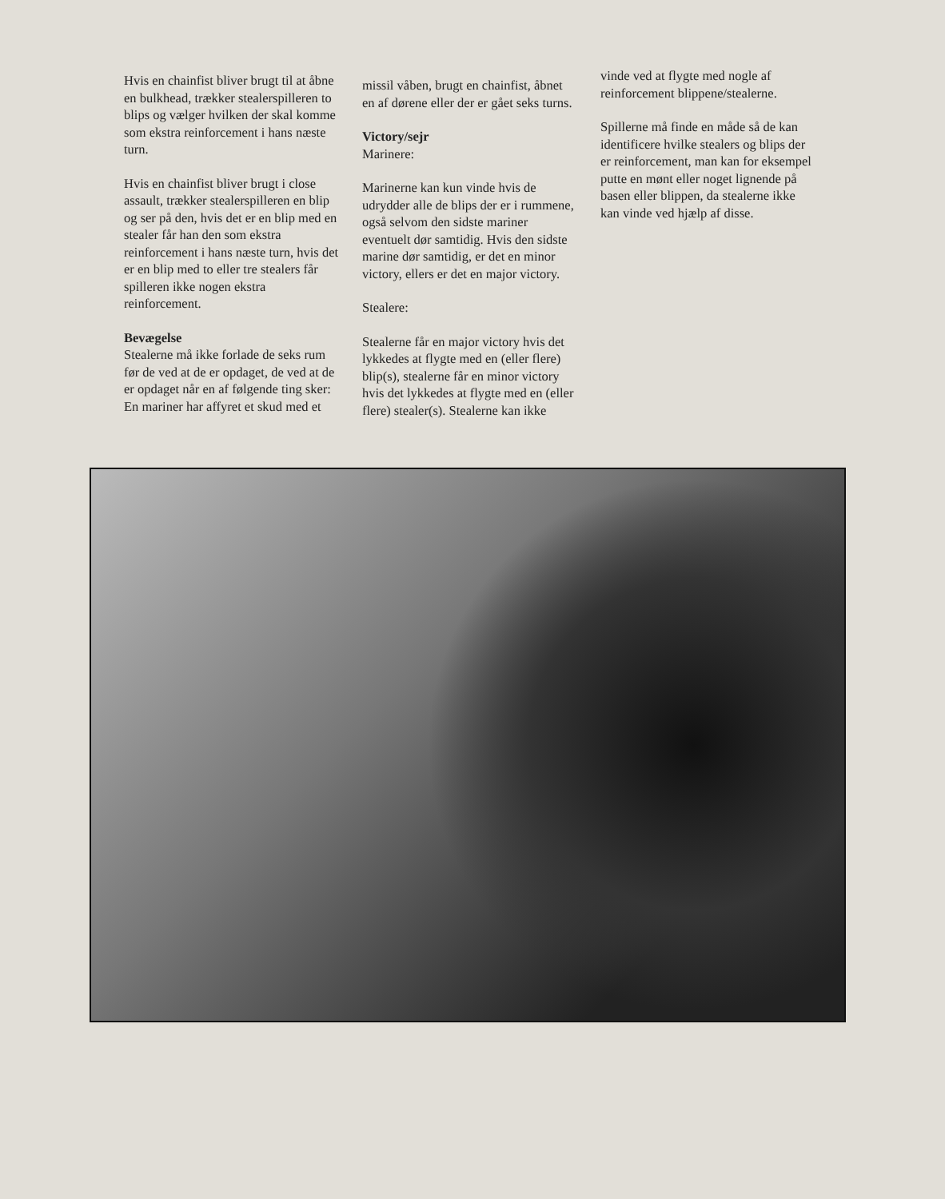Hvis en chainfist bliver brugt til at åbne en bulkhead, trækker stealerspilleren to blips og vælger hvilken der skal komme som ekstra reinforcement i hans næste turn.
Hvis en chainfist bliver brugt i close assault, trækker stealerspilleren en blip og ser på den, hvis det er en blip med en stealer får han den som ekstra reinforcement i hans næste turn, hvis det er en blip med to eller tre stealers får spilleren ikke nogen ekstra reinforcement.
Bevægelse
Stealerne må ikke forlade de seks rum før de ved at de er opdaget, de ved at de er opdaget når en af følgende ting sker: En mariner har affyret et skud med et
missil våben, brugt en chainfist, åbnet en af dørene eller der er gået seks turns.
Victory/sejr
Marinere:
Marinerne kan kun vinde hvis de udrydder alle de blips der er i rummene, også selvom den sidste mariner eventuelt dør samtidig. Hvis den sidste marine dør samtidig, er det en minor victory, ellers er det en major victory.
Stealere:
Stealerne får en major victory hvis det lykkedes at flygte med en (eller flere) blip(s), stealerne får en minor victory hvis det lykkedes at flygte med en (eller flere) stealer(s). Stealerne kan ikke
vinde ved at flygte med nogle af reinforcement blippene/stealerne.
Spillerne må finde en måde så de kan identificere hvilke stealers og blips der er reinforcement, man kan for eksempel putte en mønt eller noget lignende på basen eller blippen, da stealerne ikke kan vinde ved hjælp af disse.